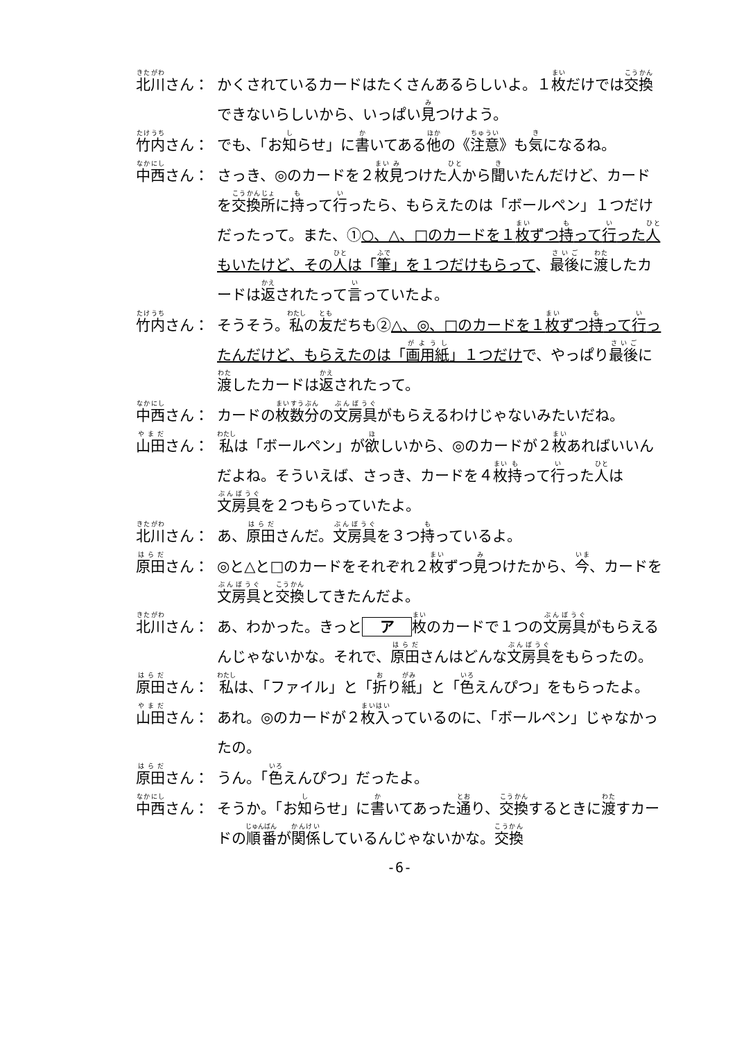北川さん： かくされているカードはたくさんあるらしいよ。１枚だけでは交換できないらしいから、いっぱい見つけよう。
竹内さん： でも、「お知らせ」に書いてある他の《注意》も気になるね。
中西さん： さっき、◎のカードを２枚見つけた人から聞いたんだけど、カードを交換所に持って行ったら、もらえたのは「ボールペン」１つだけだったって。また、①○、△、□のカードを１枚ずつ持って行った人もいたけど、その人は「筆」を１つだけもらって、最後に渡したカードは返されたって言っていたよ。
竹内さん： そうそう。私の友だちも②△、◎、□のカードを１枚ずつ持って行ったんだけど、もらえたのは「画用紙」１つだけで、やっぱり最後に渡したカードは返されたって。
中西さん： カードの枚数分の文房具がもらえるわけじゃないみたいだね。
山田さん： 私は「ボールペン」が欲しいから、◎のカードが２枚あればいいんだよね。そういえば、さっき、カードを４枚持って行った人は文房具を２つもらっていたよ。
北川さん： あ、原田さんだ。文房具を３つ持っているよ。
原田さん： ◎と△と□のカードをそれぞれ２枚ずつ見つけたから、今、カードを文房具と交換してきたんだよ。
北川さん： あ、わかった。きっと ア 枚のカードで１つの文房具がもらえるんじゃないかな。それで、原田さんはどんな文房具をもらったの。
原田さん： 私は、「ファイル」と「折り紙」と「色えんぴつ」をもらったよ。
山田さん： あれ。◎のカードが２枚入っているのに、「ボールペン」じゃなかったの。
原田さん： うん。「色えんぴつ」だったよ。
中西さん： そうか。「お知らせ」に書いてあった通り、交換するときに渡すカードの順番が関係しているんじゃないかな。交換
-6-